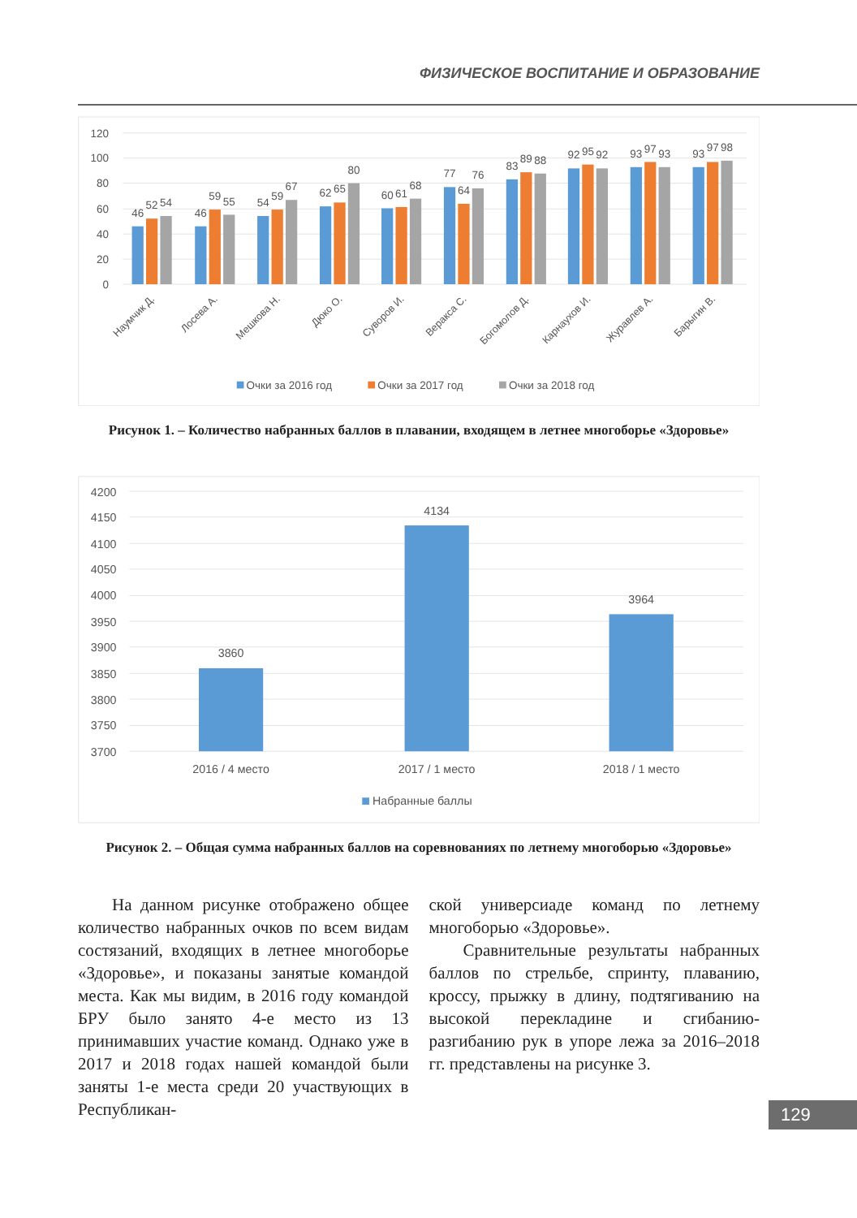ФИЗИЧЕСКОЕ ВОСПИТАНИЕ И ОБРАЗОВАНИЕ
120
100
80
60
40
20
0
46
52
54
46
59
55
54
59
67
62
65
80
60
61
68
77
64
76
83
89
88
92
95
92
93
97
93
93
97
98
Наумчик Д.
Лосева А.
Мешкова Н.
Дюко О.
Суворов И.
Веракса С.
Богомолов Д.
Карнаухов И.
Журавлев А.
Барыгин В.
Очки за 2016 год
Очки за 2017 год
Очки за 2018 год
Рисунок 1. – Количество набранных баллов в плавании, входящем в летнее многоборье «Здоровье»
4200
4150
4100
4050
4000
3950
3900
3850
3800
3750
3700
3860
4134
3964
2016 / 4 место
2017 / 1 место
2018 / 1 место
Набранные баллы
Рисунок 2. – Общая сумма набранных баллов на соревнованиях по летнему многоборью «Здоровье»
На данном рисунке отображено общее количество набранных очков по всем видам состязаний, входящих в летнее многоборье «Здоровье», и показаны занятые командой места. Как мы видим, в 2016 году командой БРУ было занято 4-е место из 13 принимавших участие команд. Однако уже в 2017 и 2018 годах нашей командой были заняты 1-е места среди 20 участвующих в Республикан-
ской универсиаде команд по летнему многоборью «Здоровье».
Сравнительные результаты набранных баллов по стрельбе, спринту, плаванию, кроссу, прыжку в длину, подтягиванию на высокой перекладине и сгибанию-разгибанию рук в упоре лежа за 2016–2018 гг. представлены на рисунке 3.
129